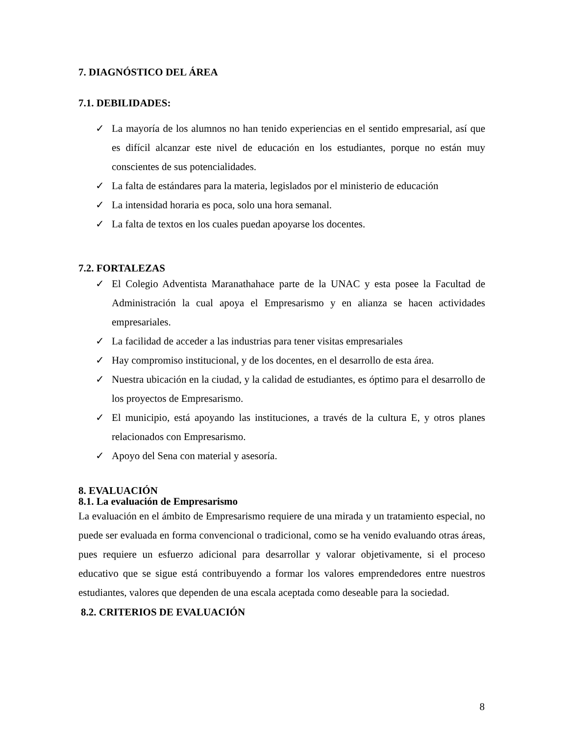7. DIAGNÓSTICO DEL ÁREA
7.1. DEBILIDADES:
✓ La mayoría de los alumnos no han tenido experiencias en el sentido empresarial, así que es difícil alcanzar este nivel de educación en los estudiantes, porque no están muy conscientes de sus potencialidades.
✓ La falta de estándares para la materia, legislados por el ministerio de educación
✓ La intensidad horaria es poca, solo una hora semanal.
✓ La falta de textos en los cuales puedan apoyarse los docentes.
7.2. FORTALEZAS
✓ El Colegio Adventista Maranathahace parte de la UNAC y esta posee la Facultad de Administración la cual apoya el Empresarismo y en alianza se hacen actividades empresariales.
✓ La facilidad de acceder a las industrias para tener visitas empresariales
✓ Hay compromiso institucional, y de los docentes, en el desarrollo de esta área.
✓ Nuestra ubicación en la ciudad, y la calidad de estudiantes, es óptimo para el desarrollo de los proyectos de Empresarismo.
✓ El municipio, está apoyando las instituciones, a través de la cultura E, y otros planes relacionados con Empresarismo.
✓ Apoyo del Sena con material y asesoría.
8. EVALUACIÓN
8.1. La evaluación de Empresarismo
La evaluación en el ámbito de Empresarismo requiere de una mirada y un tratamiento especial, no puede ser evaluada en forma convencional o tradicional, como se ha venido evaluando otras áreas, pues requiere un esfuerzo adicional para desarrollar y valorar objetivamente, si el proceso educativo que se sigue está contribuyendo a formar los valores emprendedores entre nuestros estudiantes, valores que dependen de una escala aceptada como deseable para la sociedad.
8.2. CRITERIOS DE EVALUACIÓN
8